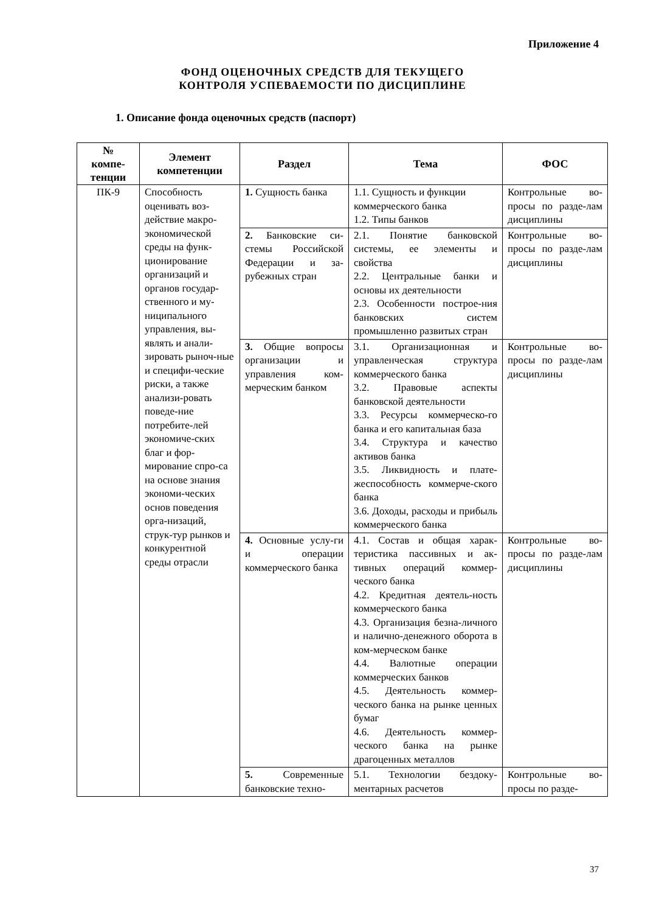Приложение 4
ФОНД ОЦЕНОЧНЫХ СРЕДСТВ ДЛЯ ТЕКУЩЕГО
КОНТРОЛЯ УСПЕВАЕМОСТИ ПО ДИСЦИПЛИНЕ
1. Описание фонда оценочных средств (паспорт)
| № компе- тенции | Элемент компетенции | Раздел | Тема | ФОС |
| --- | --- | --- | --- | --- |
| ПК-9 | Способность оценивать воз-действие макро-экономической среды на функ-ционирование организаций и органов государ-ственного и му-ниципального управления, вы-являть и анали-зировать рыноч-ные и специфи-ческие риски, а также анализи-ровать поведе-ние потребите-лей экономиче-ских благ и фор-мирование спро-са на основе знания экономи-ческих основ поведения орга-низаций, струк-тур рынков и конкурентной среды отрасли | 1. Сущность банка | 1.1. Сущность и функции коммерческого банка 1.2. Типы банков | Контрольные во-просы по разде-лам дисциплины |
| | | 2. Банковские си-стемы Российской Федерации и за-рубежных стран | 2.1. Понятие банковской системы, ее элементы и свойства 2.2. Центральные банки и основы их деятельности 2.3. Особенности построе-ния банковских систем промышленно развитых стран | Контрольные во-просы по разде-лам дисциплины |
| | | 3. Общие вопросы организации и управления ком-мерческим банком | 3.1. Организационная и управленческая структура коммерческого банка 3.2. Правовые аспекты банковской деятельности 3.3. Ресурсы коммерческо-го банка и его капитальная база 3.4. Структура и качество активов банка 3.5. Ликвидность и плате-жеспособность коммерче-ского банка 3.6. Доходы, расходы и прибыль коммерческого банка | Контрольные во-просы по разде-лам дисциплины |
| | | 4. Основные услу-ги и операции коммерческого банка | 4.1. Состав и общая харак-теристика пассивных и ак-тивных операций коммер-ческого банка 4.2. Кредитная деятель-ность коммерческого банка 4.3. Организация безна-личного и налично-денежного оборота в ком-мерческом банке 4.4. Валютные операции коммерческих банков 4.5. Деятельность коммер-ческого банка на рынке ценных бумаг 4.6. Деятельность коммер-ческого банка на рынке драгоценных металлов | Контрольные во-просы по разде-лам дисциплины |
| | | 5. Современные банковские техно- | 5.1. Технологии бездоку-ментарных расчетов | Контрольные во-просы по разде- |
37